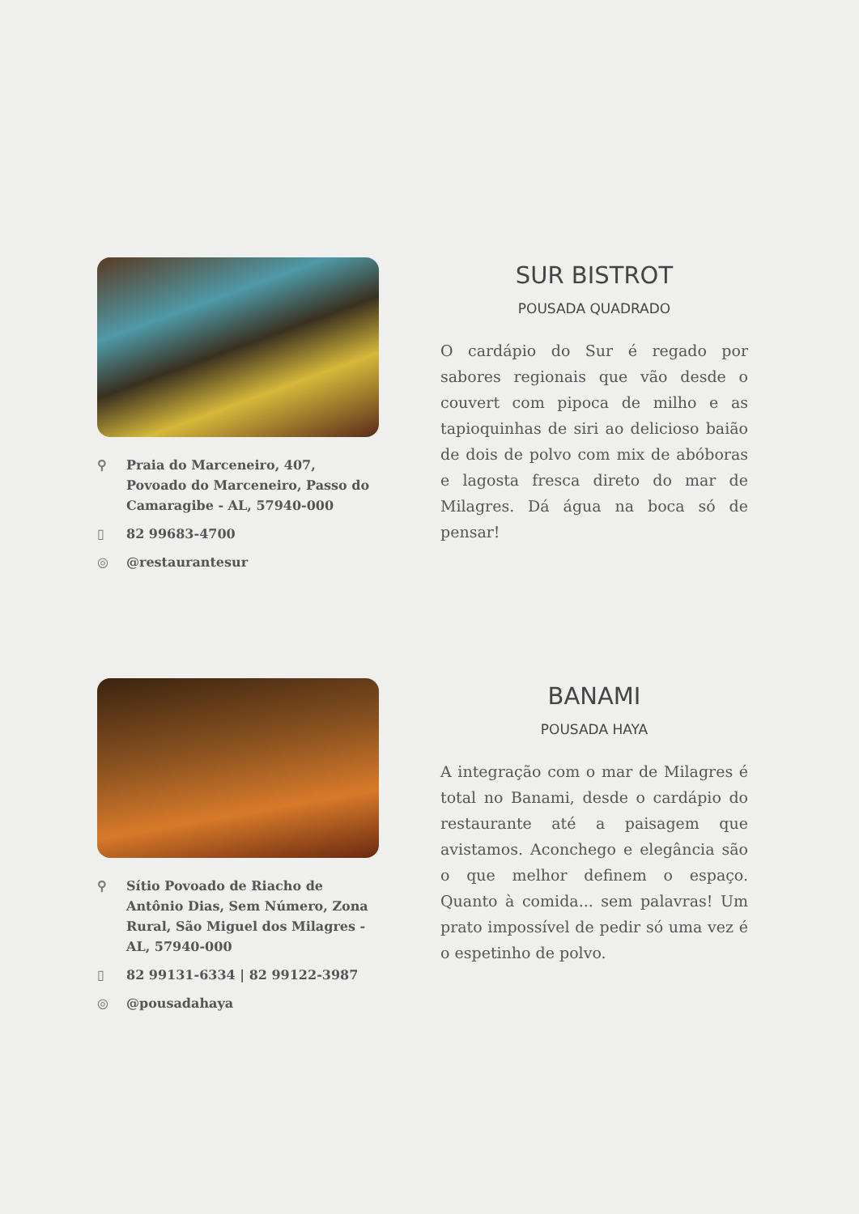⚲ Praia do Marceneiro, 407, Povoado do Marceneiro, Passo do Camaragibe - AL, 57940-000
▯ 82 99683-4700
◎ @restaurantesur
SUR BISTROT
POUSADA QUADRADO
O cardápio do Sur é regado por sabores regionais que vão desde o couvert com pipoca de milho e as tapioquinhas de siri ao delicioso baião de dois de polvo com mix de abóboras e lagosta fresca direto do mar de Milagres. Dá água na boca só de pensar!
⚲ Sítio Povoado de Riacho de Antônio Dias, Sem Número, Zona Rural, São Miguel dos Milagres - AL, 57940-000
▯ 82 99131-6334 | 82 99122-3987
◎ @pousadahaya
BANAMI
POUSADA HAYA
A integração com o mar de Milagres é total no Banami, desde o cardápio do restaurante até a paisagem que avistamos. Aconchego e elegância são o que melhor definem o espaço. Quanto à comida... sem palavras! Um prato impossível de pedir só uma vez é o espetinho de polvo.